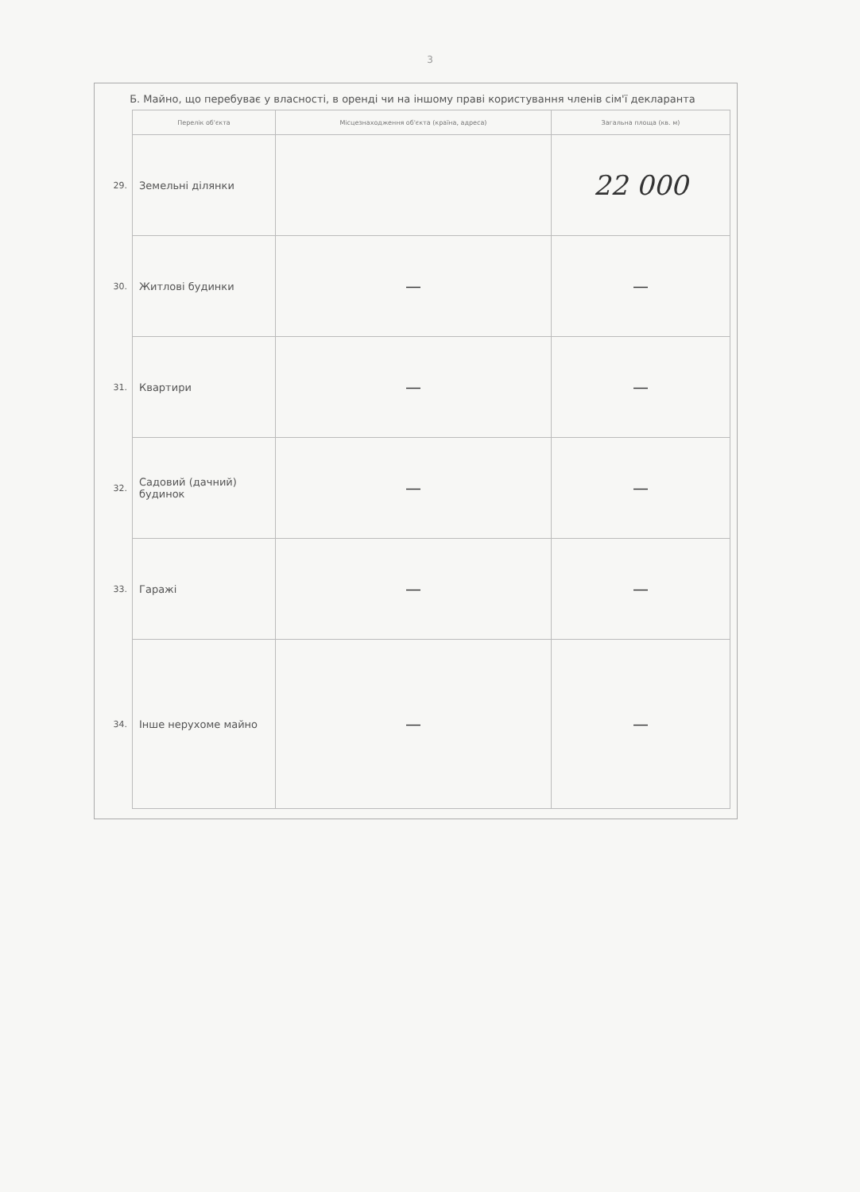3
Б. Майно, що перебуває у власності, в оренді чи на іншому праві користування членів сім'ї декларанта
| | Перелік об'єкта | Місцезнаходження об'єкта (країна, адреса) | Загальна площа (кв. м) |
| 29. | Земельні ділянки | | 22 000 |
| 30. | Житлові будинки | — | — |
| 31. | Квартири | — | — |
| 32. | Садовий (дачний) будинок | — | — |
| 33. | Гаражі | — | — |
| 34. | Інше нерухоме майно | — | — |